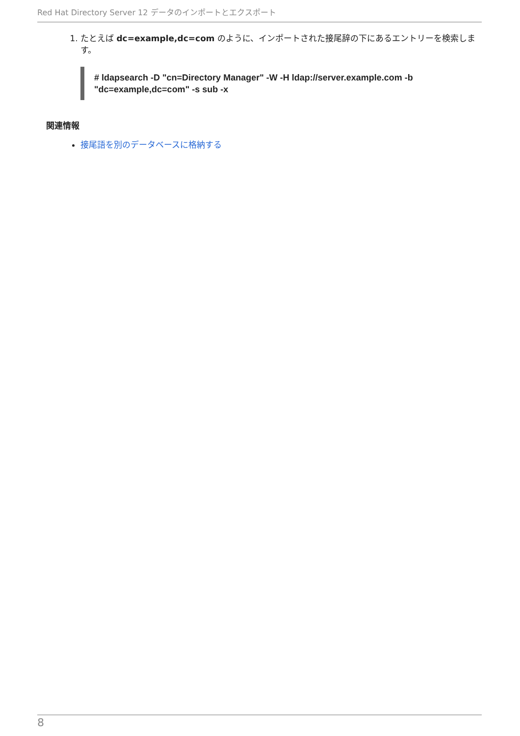Red Hat Directory Server 12 データのインポートとエクスポート
1. たとえば dc=example,dc=com のように、インポートされた接尾辞の下にあるエントリーを検索します。
# ldapsearch -D "cn=Directory Manager" -W -H ldap://server.example.com -b
"dc=example,dc=com" -s sub -x
関連情報
接尾語を別のデータベースに格納する
8